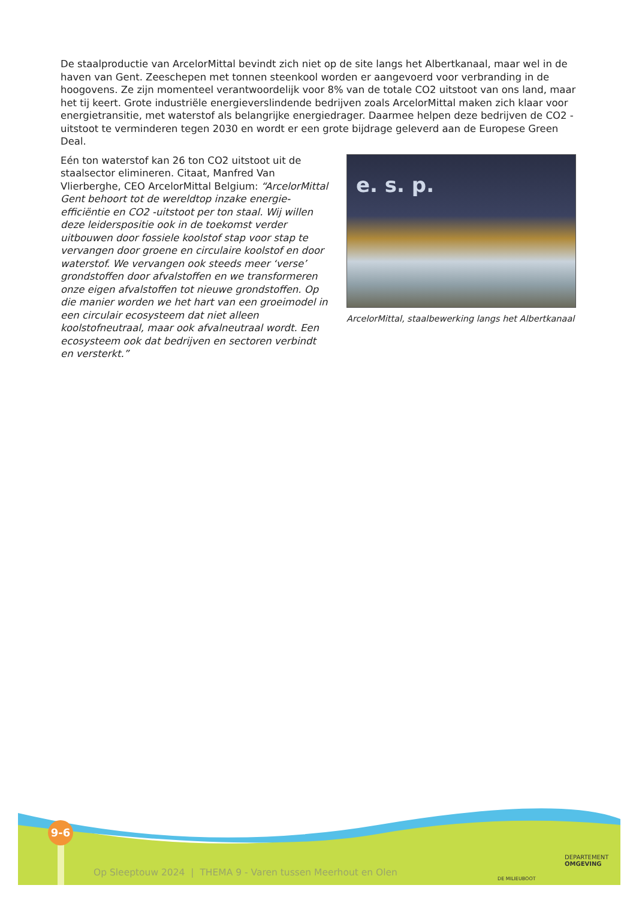De staalproductie van ArcelorMittal bevindt zich niet op de site langs het Albertkanaal, maar wel in de haven van Gent. Zeeschepen met tonnen steenkool worden er aangevoerd voor verbranding in de hoogovens. Ze zijn momenteel verantwoordelijk voor 8% van de totale CO2 uitstoot van ons land, maar het tij keert. Grote industriële energieverslindende bedrijven zoals ArcelorMittal maken zich klaar voor energietransitie, met waterstof als belangrijke energiedrager. Daarmee helpen deze bedrijven de CO2 -uitstoot te verminderen tegen 2030 en wordt er een grote bijdrage geleverd aan de Europese Green Deal.
Eén ton waterstof kan 26 ton CO2 uitstoot uit de staalsector elimineren. Citaat, Manfred Van Vlierberghe, CEO ArcelorMittal Belgium: “ArcelorMittal Gent behoort tot de wereldtop inzake energie-efficiëntie en CO2 -uitstoot per ton staal. Wij willen deze leiderspositie ook in de toekomst verder uitbouwen door fossiele koolstof stap voor stap te vervangen door groene en circulaire koolstof en door waterstof. We vervangen ook steeds meer ‘verse’ grondstoffen door afvalstoffen en we transformeren onze eigen afvalstoffen tot nieuwe grondstoffen. Op die manier worden we het hart van een groeimodel in een circulair ecosysteem dat niet alleen koolstofneutraal, maar ook afvalneutraal wordt. Een ecosysteem ook dat bedrijven en sectoren verbindt en versterkt.”
e. s. p.
ArcelorMittal, staalbewerking langs het Albertkanaal
9-6
Op Sleeptouw 2024 | THEMA 9 - Varen tussen Meerhout en Olen
DE MILIEUBOOT
DEPARTEMENT
OMGEVING